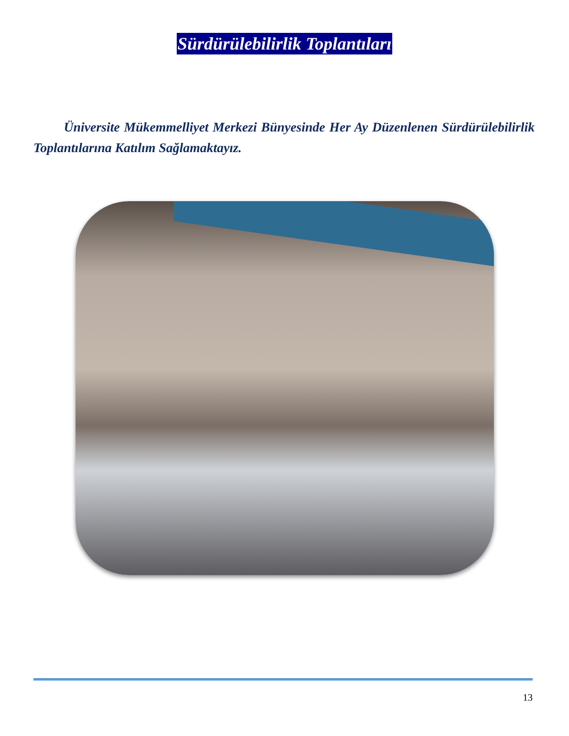Sürdürülebilirlik Toplantıları
Üniversite Mükemmelliyet Merkezi Bünyesinde Her Ay Düzenlenen Sürdürülebilirlik Toplantılarına Katılım Sağlamaktayız.
13